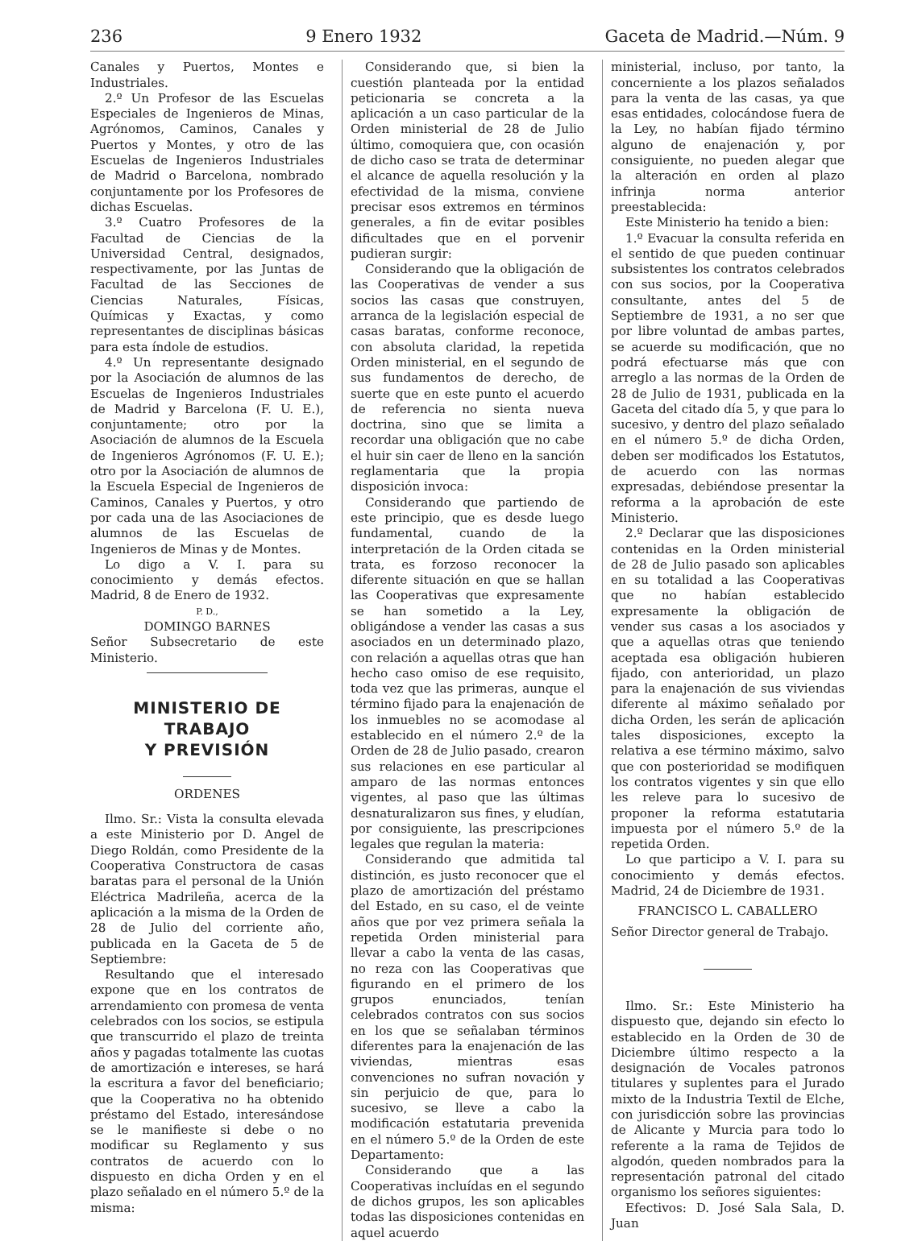236 9 Enero 1932 Gaceta de Madrid.—Núm. 9
Canales y Puertos, Montes e Industriales.
2.º Un Profesor de las Escuelas Especiales de Ingenieros de Minas, Agrónomos, Caminos, Canales y Puertos y Montes, y otro de las Escuelas de Ingenieros Industriales de Madrid o Barcelona, nombrado conjuntamente por los Profesores de dichas Escuelas.
3.º Cuatro Profesores de la Facultad de Ciencias de la Universidad Central, designados, respectivamente, por las Juntas de Facultad de las Secciones de Ciencias Naturales, Físicas, Químicas y Exactas, y como representantes de disciplinas básicas para esta índole de estudios.
4.º Un representante designado por la Asociación de alumnos de las Escuelas de Ingenieros Industriales de Madrid y Barcelona (F. U. E.), conjuntamente; otro por la Asociación de alumnos de la Escuela de Ingenieros Agrónomos (F. U. E.); otro por la Asociación de alumnos de la Escuela Especial de Ingenieros de Caminos, Canales y Puertos, y otro por cada una de las Asociaciones de alumnos de las Escuelas de Ingenieros de Minas y de Montes.
Lo digo a V. I. para su conocimiento y demás efectos. Madrid, 8 de Enero de 1932.
P. D.,
DOMINGO BARNES
Señor Subsecretario de este Ministerio.
MINISTERIO DE TRABAJO
Y PREVISIÓN
ORDENES
Ilmo. Sr.: Vista la consulta elevada a este Ministerio por D. Angel de Diego Roldán, como Presidente de la Cooperativa Constructora de casas baratas para el personal de la Unión Eléctrica Madrileña, acerca de la aplicación a la misma de la Orden de 28 de Julio del corriente año, publicada en la Gaceta de 5 de Septiembre:
Resultando que el interesado expone que en los contratos de arrendamiento con promesa de venta celebrados con los socios, se estipula que transcurrido el plazo de treinta años y pagadas totalmente las cuotas de amortización e intereses, se hará la escritura a favor del beneficiario; que la Cooperativa no ha obtenido préstamo del Estado, interesándose se le manifieste si debe o no modificar su Reglamento y sus contratos de acuerdo con lo dispuesto en dicha Orden y en el plazo señalado en el número 5.º de la misma:
Considerando que, si bien la cuestión planteada por la entidad peticionaria se concreta a la aplicación a un caso particular de la Orden ministerial de 28 de Julio último, comoquiera que, con ocasión de dicho caso se trata de determinar el alcance de aquella resolución y la efectividad de la misma, conviene precisar esos extremos en términos generales, a fin de evitar posibles dificultades que en el porvenir pudieran surgir:
Considerando que la obligación de las Cooperativas de vender a sus socios las casas que construyen, arranca de la legislación especial de casas baratas, conforme reconoce, con absoluta claridad, la repetida Orden ministerial, en el segundo de sus fundamentos de derecho, de suerte que en este punto el acuerdo de referencia no sienta nueva doctrina, sino que se limita a recordar una obligación que no cabe el huir sin caer de lleno en la sanción reglamentaria que la propia disposición invoca:
Considerando que partiendo de este principio, que es desde luego fundamental, cuando de la interpretación de la Orden citada se trata, es forzoso reconocer la diferente situación en que se hallan las Cooperativas que expresamente se han sometido a la Ley, obligándose a vender las casas a sus asociados en un determinado plazo, con relación a aquellas otras que han hecho caso omiso de ese requisito, toda vez que las primeras, aunque el término fijado para la enajenación de los inmuebles no se acomodase al establecido en el número 2.º de la Orden de 28 de Julio pasado, crearon sus relaciones en ese particular al amparo de las normas entonces vigentes, al paso que las últimas desnaturalizaron sus fines, y eludían, por consiguiente, las prescripciones legales que regulan la materia:
Considerando que admitida tal distinción, es justo reconocer que el plazo de amortización del préstamo del Estado, en su caso, el de veinte años que por vez primera señala la repetida Orden ministerial para llevar a cabo la venta de las casas, no reza con las Cooperativas que figurando en el primero de los grupos enunciados, tenían celebrados contratos con sus socios en los que se señalaban términos diferentes para la enajenación de las viviendas, mientras esas convenciones no sufran novación y sin perjuicio de que, para lo sucesivo, se lleve a cabo la modificación estatutaria prevenida en el número 5.º de la Orden de este Departamento:
Considerando que a las Cooperativas incluídas en el segundo de dichos grupos, les son aplicables todas las disposiciones contenidas en aquel acuerdo
ministerial, incluso, por tanto, la concerniente a los plazos señalados para la venta de las casas, ya que esas entidades, colocándose fuera de la Ley, no habían fijado término alguno de enajenación y, por consiguiente, no pueden alegar que la alteración en orden al plazo infrinja norma anterior preestablecida:
Este Ministerio ha tenido a bien:
1.º Evacuar la consulta referida en el sentido de que pueden continuar subsistentes los contratos celebrados con sus socios, por la Cooperativa consultante, antes del 5 de Septiembre de 1931, a no ser que por libre voluntad de ambas partes, se acuerde su modificación, que no podrá efectuarse más que con arreglo a las normas de la Orden de 28 de Julio de 1931, publicada en la Gaceta del citado día 5, y que para lo sucesivo, y dentro del plazo señalado en el número 5.º de dicha Orden, deben ser modificados los Estatutos, de acuerdo con las normas expresadas, debiéndose presentar la reforma a la aprobación de este Ministerio.
2.º Declarar que las disposiciones contenidas en la Orden ministerial de 28 de Julio pasado son aplicables en su totalidad a las Cooperativas que no habían establecido expresamente la obligación de vender sus casas a los asociados y que a aquellas otras que teniendo aceptada esa obligación hubieren fijado, con anterioridad, un plazo para la enajenación de sus viviendas diferente al máximo señalado por dicha Orden, les serán de aplicación tales disposiciones, excepto la relativa a ese término máximo, salvo que con posterioridad se modifiquen los contratos vigentes y sin que ello les releve para lo sucesivo de proponer la reforma estatutaria impuesta por el número 5.º de la repetida Orden.
Lo que participo a V. I. para su conocimiento y demás efectos. Madrid, 24 de Diciembre de 1931.
FRANCISCO L. CABALLERO
Señor Director general de Trabajo.
Ilmo. Sr.: Este Ministerio ha dispuesto que, dejando sin efecto lo establecido en la Orden de 30 de Diciembre último respecto a la designación de Vocales patronos titulares y suplentes para el Jurado mixto de la Industria Textil de Elche, con jurisdicción sobre las provincias de Alicante y Murcia para todo lo referente a la rama de Tejidos de algodón, queden nombrados para la representación patronal del citado organismo los señores siguientes:
Efectivos: D. José Sala Sala, D. Juan